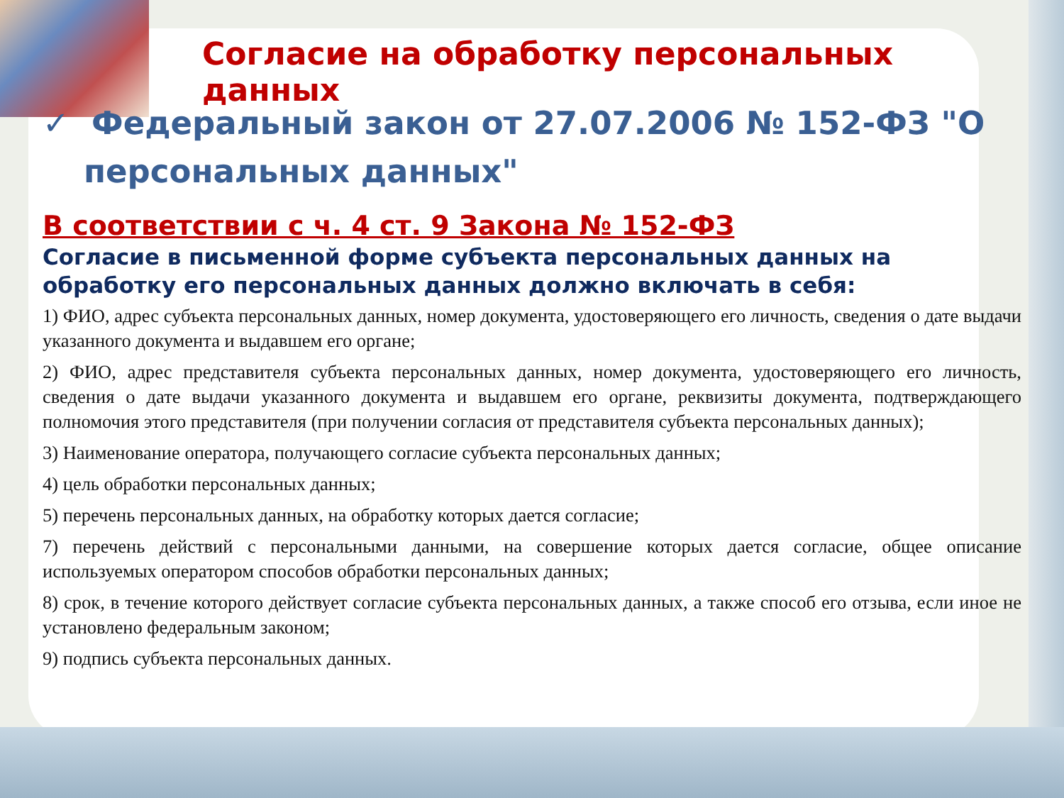Согласие на обработку персональных данных
✓ Федеральный закон от 27.07.2006 № 152-ФЗ "О персональных данных"
В соответствии с ч. 4 ст. 9 Закона № 152-ФЗ
Согласие в письменной форме субъекта персональных данных на обработку его персональных данных должно включать в себя:
1) ФИО, адрес субъекта персональных данных, номер документа, удостоверяющего его личность, сведения о дате выдачи указанного документа и выдавшем его органе;
2) ФИО, адрес представителя субъекта персональных данных, номер документа, удостоверяющего его личность, сведения о дате выдачи указанного документа и выдавшем его органе, реквизиты документа, подтверждающего полномочия этого представителя (при получении согласия от представителя субъекта персональных данных);
3) Наименование оператора, получающего согласие субъекта персональных данных;
4) цель обработки персональных данных;
5) перечень персональных данных, на обработку которых дается согласие;
7) перечень действий с персональными данными, на совершение которых дается согласие, общее описание используемых оператором способов обработки персональных данных;
8) срок, в течение которого действует согласие субъекта персональных данных, а также способ его отзыва, если иное не установлено федеральным законом;
9) подпись субъекта персональных данных.